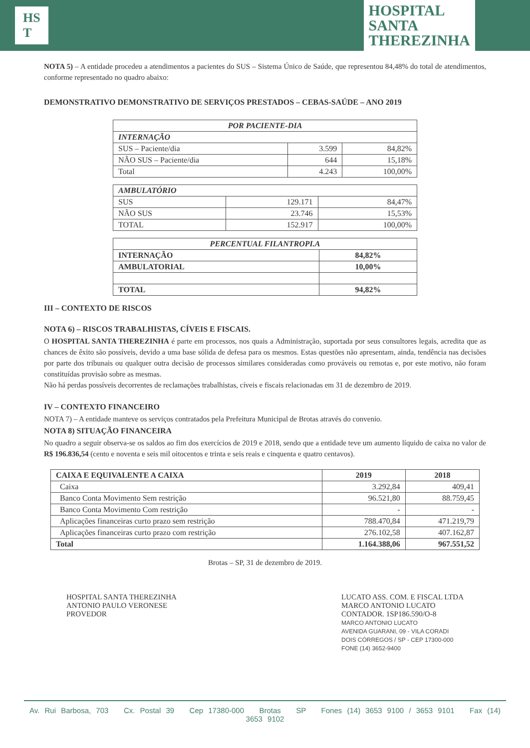HS
T
HOSPITAL
SANTA
THEREZINHA
NOTA 5) – A entidade procedeu a atendimentos a pacientes do SUS – Sistema Único de Saúde, que representou 84,48% do total de atendimentos, conforme representado no quadro abaixo:
DEMONSTRATIVO DEMONSTRATIVO DE SERVIÇOS PRESTADOS – CEBAS-SAÚDE – ANO 2019
| POR PACIENTE-DIA | | |
| --- | --- | --- |
| INTERNAÇÃO | | |
| SUS – Paciente/dia | 3.599 | 84,82% |
| NÃO SUS – Paciente/dia | 644 | 15,18% |
| Total | 4.243 | 100,00% |
| AMBULATÓRIO | | |
| --- | --- | --- |
| SUS | 129.171 | 84,47% |
| NÃO SUS | 23.746 | 15,53% |
| TOTAL | 152.917 | 100,00% |
| PERCENTUAL FILANTROPI.A | |
| --- | --- |
| INTERNAÇÃO | 84,82% |
| AMBULATORIAL | 10,00% |
| TOTAL | 94,82% |
III – CONTEXTO DE RISCOS
NOTA 6) – RISCOS TRABALHISTAS, CÍVEIS E FISCAIS.
O HOSPITAL SANTA THEREZINHA é parte em processos, nos quais a Administração, suportada por seus consultores legais, acredita que as chances de êxito são possíveis, devido a uma base sólida de defesa para os mesmos. Estas questões não apresentam, ainda, tendência nas decisões por parte dos tribunais ou qualquer outra decisão de processos similares consideradas como prováveis ou remotas e, por este motivo, não foram constituídas provisão sobre as mesmas.
Não há perdas possíveis decorrentes de reclamações trabalhistas, cíveis e fiscais relacionadas em 31 de dezembro de 2019.
IV – CONTEXTO FINANCEIRO
NOTA 7) – A entidade manteve os serviços contratados pela Prefeitura Municipal de Brotas através do convenio.
NOTA 8) SITUAÇÃO FINANCEIRA
No quadro a seguir observa-se os saldos ao fim dos exercícios de 2019 e 2018, sendo que a entidade teve um aumento líquido de caixa no valor de R$ 196.836,54 (cento e noventa e seis mil oitocentos e trinta e seis reais e cinquenta e quatro centavos).
| CAIXA E EQUIVALENTE A CAIXA | 2019 | 2018 |
| --- | --- | --- |
| Caixa | 3.292,84 | 409,41 |
| Banco Conta Movimento Sem restrição | 96.521,80 | 88.759,45 |
| Banco Conta Movimento Com restrição | - | - |
| Aplicações financeiras curto prazo sem restrição | 788.470,84 | 471.219,79 |
| Aplicações financeiras curto prazo com restrição | 276.102,58 | 407.162,87 |
| Total | 1.164.388,06 | 967.551,52 |
Brotas – SP, 31 de dezembro de 2019.
HOSPITAL SANTA THEREZINHA
ANTONIO PAULO VERONESE
PROVEDOR
LUCATO ASS. COM. E FISCAL LTDA
MARCO ANTONIO LUCATO
CONTADOR. 1SP186.590/O-8
MARCO ANTONIO LUCATO
AVENIDA GUARANI, 09 - VILA CORADI
DOIS CÓRREGOS / SP - CEP 17300-000
FONE (14) 3652-9400
Av. Rui Barbosa, 703 Cx. Postal 39 Cep 17380-000 Brotas SP Fones (14) 3653 9100 / 3653 9101 Fax (14) 3653 9102